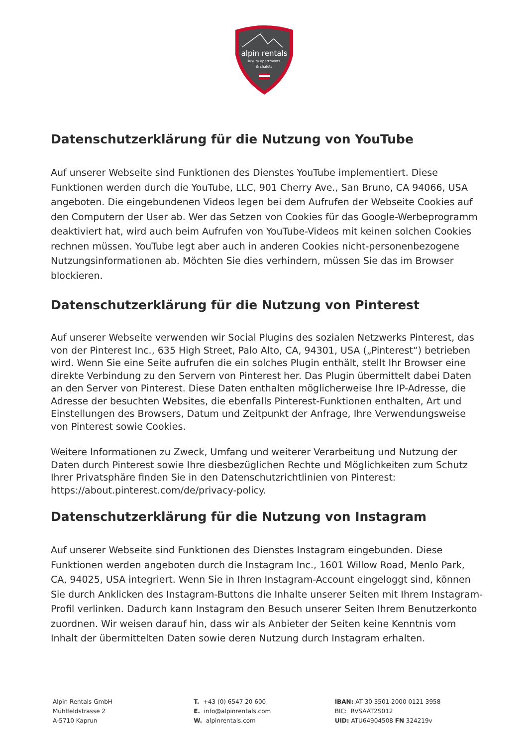alpin rentals
luxury apartments
& chalets
Datenschutzerklärung für die Nutzung von YouTube
Auf unserer Webseite sind Funktionen des Dienstes YouTube implementiert. Diese Funktionen werden durch die YouTube, LLC, 901 Cherry Ave., San Bruno, CA 94066, USA angeboten. Die eingebundenen Videos legen bei dem Aufrufen der Webseite Cookies auf den Computern der User ab. Wer das Setzen von Cookies für das Google-Werbeprogramm deaktiviert hat, wird auch beim Aufrufen von YouTube-Videos mit keinen solchen Cookies rechnen müssen. YouTube legt aber auch in anderen Cookies nicht-personenbezogene Nutzungsinformationen ab. Möchten Sie dies verhindern, müssen Sie das im Browser blockieren.
Datenschutzerklärung für die Nutzung von Pinterest
Auf unserer Webseite verwenden wir Social Plugins des sozialen Netzwerks Pinterest, das von der Pinterest Inc., 635 High Street, Palo Alto, CA, 94301, USA („Pinterest“) betrieben wird. Wenn Sie eine Seite aufrufen die ein solches Plugin enthält, stellt Ihr Browser eine direkte Verbindung zu den Servern von Pinterest her. Das Plugin übermittelt dabei Daten an den Server von Pinterest. Diese Daten enthalten möglicherweise Ihre IP-Adresse, die Adresse der besuchten Websites, die ebenfalls Pinterest-Funktionen enthalten, Art und Einstellungen des Browsers, Datum und Zeitpunkt der Anfrage, Ihre Verwendungsweise von Pinterest sowie Cookies.
Weitere Informationen zu Zweck, Umfang und weiterer Verarbeitung und Nutzung der Daten durch Pinterest sowie Ihre diesbezüglichen Rechte und Möglichkeiten zum Schutz Ihrer Privatsphäre finden Sie in den Datenschutzrichtlinien von Pinterest: https://about.pinterest.com/de/privacy-policy.
Datenschutzerklärung für die Nutzung von Instagram
Auf unserer Webseite sind Funktionen des Dienstes Instagram eingebunden. Diese Funktionen werden angeboten durch die Instagram Inc., 1601 Willow Road, Menlo Park, CA, 94025, USA integriert. Wenn Sie in Ihren Instagram-Account eingeloggt sind, können Sie durch Anklicken des Instagram-Buttons die Inhalte unserer Seiten mit Ihrem Instagram-Profil verlinken. Dadurch kann Instagram den Besuch unserer Seiten Ihrem Benutzerkonto zuordnen. Wir weisen darauf hin, dass wir als Anbieter der Seiten keine Kenntnis vom Inhalt der übermittelten Daten sowie deren Nutzung durch Instagram erhalten.
Alpin Rentals GmbH
Mühlfeldstrasse 2
A-5710 Kaprun
T. +43 (0) 6547 20 600
E. info@alpinrentals.com
W. alpinrentals.com
IBAN: AT 30 3501 2000 0121 3958
BIC: RVSAAT2S012
UID: ATU64904508 FN 324219v